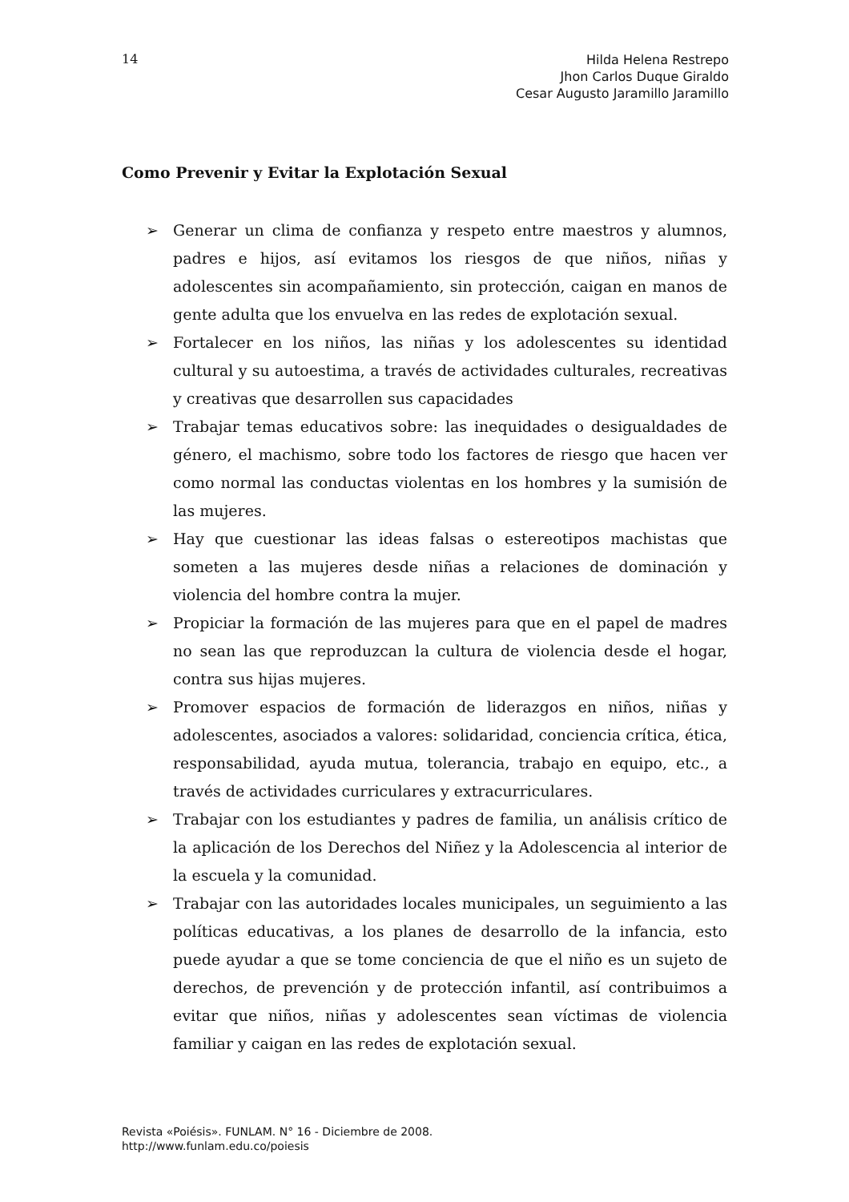14
Hilda Helena Restrepo
Jhon Carlos Duque Giraldo
Cesar Augusto Jaramillo Jaramillo
Como Prevenir y Evitar la Explotación Sexual
➢ Generar un clima de confianza y respeto entre maestros y alumnos, padres e hijos, así evitamos los riesgos de que niños, niñas y adolescentes sin acompañamiento, sin protección, caigan en manos de gente adulta que los envuelva en las redes de explotación sexual.
➢ Fortalecer en los niños, las niñas y los adolescentes su identidad cultural y su autoestima, a través de actividades culturales, recreativas y creativas que desarrollen sus capacidades
➢ Trabajar temas educativos sobre: las inequidades o desigualdades de género, el machismo, sobre todo los factores de riesgo que hacen ver como normal las conductas violentas en los hombres y la sumisión de las mujeres.
➢ Hay que cuestionar las ideas falsas o estereotipos machistas que someten a las mujeres desde niñas a relaciones de dominación y violencia del hombre contra la mujer.
➢ Propiciar la formación de las mujeres para que en el papel de madres no sean las que reproduzcan la cultura de violencia desde el hogar, contra sus hijas mujeres.
➢ Promover espacios de formación de liderazgos en niños, niñas y adolescentes, asociados a valores: solidaridad, conciencia crítica, ética, responsabilidad, ayuda mutua, tolerancia, trabajo en equipo, etc., a través de actividades curriculares y extracurriculares.
➢ Trabajar con los estudiantes y padres de familia, un análisis crítico de la aplicación de los Derechos del Niñez y la Adolescencia al interior de la escuela y la comunidad.
➢ Trabajar con las autoridades locales municipales, un seguimiento a las políticas educativas, a los planes de desarrollo de la infancia, esto puede ayudar a que se tome conciencia de que el niño es un sujeto de derechos, de prevención y de protección infantil, así contribuimos a evitar que niños, niñas y adolescentes sean víctimas de violencia familiar y caigan en las redes de explotación sexual.
Revista «Poiésis». FUNLAM. N° 16 - Diciembre de 2008.
http://www.funlam.edu.co/poiesis